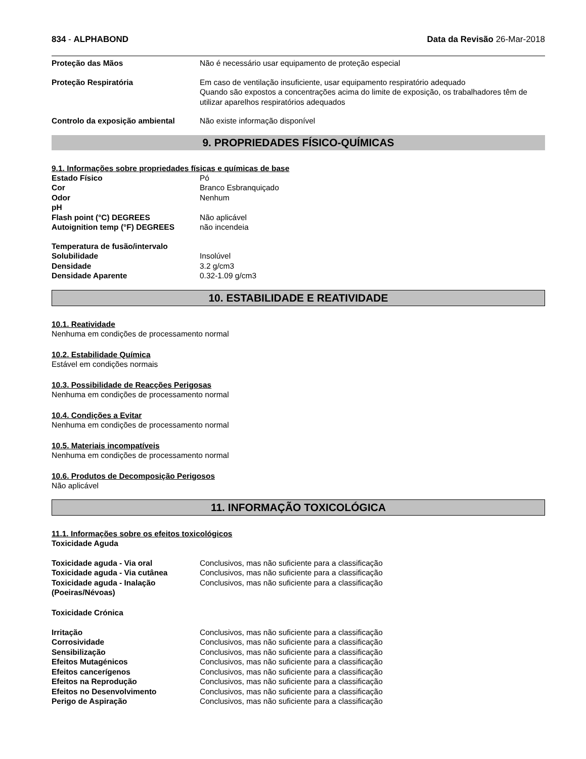834 - ALPHABOND Data da Revisão 26-Mar-2018
| Proteção das Mãos | Não é necessário usar equipamento de proteção especial |
| Proteção Respiratória | Em caso de ventilação insuficiente, usar equipamento respiratório adequado Quando são expostos a concentrações acima do limite de exposição, os trabalhadores têm de utilizar aparelhos respiratórios adequados |
| Controlo da exposição ambiental | Não existe informação disponível |
9. PROPRIEDADES FÍSICO-QUÍMICAS
9.1. Informações sobre propriedades físicas e químicas de base
| Estado Físico | Pó |
| Cor | Branco Esbranquiçado |
| Odor | Nenhum |
| pH | |
| Flash point (°C) DEGREES | Não aplicável |
| Autoignition temp (°F) DEGREES | não incendeia |
| Temperatura de fusão/intervalo | |
| Solubilidade | Insolúvel |
| Densidade | 3.2 g/cm3 |
| Densidade Aparente | 0.32-1.09 g/cm3 |
10. ESTABILIDADE E REATIVIDADE
10.1. Reatividade
Nenhuma em condições de processamento normal
10.2. Estabilidade Química
Estável em condições normais
10.3. Possibilidade de Reacções Perigosas
Nenhuma em condições de processamento normal
10.4. Condições a Evitar
Nenhuma em condições de processamento normal
10.5. Materiais incompatíveis
Nenhuma em condições de processamento normal
10.6. Produtos de Decomposição Perigosos
Não aplicável
11. INFORMAÇÃO TOXICOLÓGICA
11.1. Informações sobre os efeitos toxicológicos
Toxicidade Aguda
| Toxicidade aguda - Via oral | Conclusivos, mas não suficiente para a classificação |
| Toxicidade aguda - Via cutânea | Conclusivos, mas não suficiente para a classificação |
| Toxicidade aguda - Inalação (Poeiras/Névoas) | Conclusivos, mas não suficiente para a classificação |
Toxicidade Crónica
| Irritação | Conclusivos, mas não suficiente para a classificação |
| Corrosividade | Conclusivos, mas não suficiente para a classificação |
| Sensibilização | Conclusivos, mas não suficiente para a classificação |
| Efeitos Mutagénicos | Conclusivos, mas não suficiente para a classificação |
| Efeitos cancerígenos | Conclusivos, mas não suficiente para a classificação |
| Efeitos na Reprodução | Conclusivos, mas não suficiente para a classificação |
| Efeitos no Desenvolvimento | Conclusivos, mas não suficiente para a classificação |
| Perigo de Aspiração | Conclusivos, mas não suficiente para a classificação |